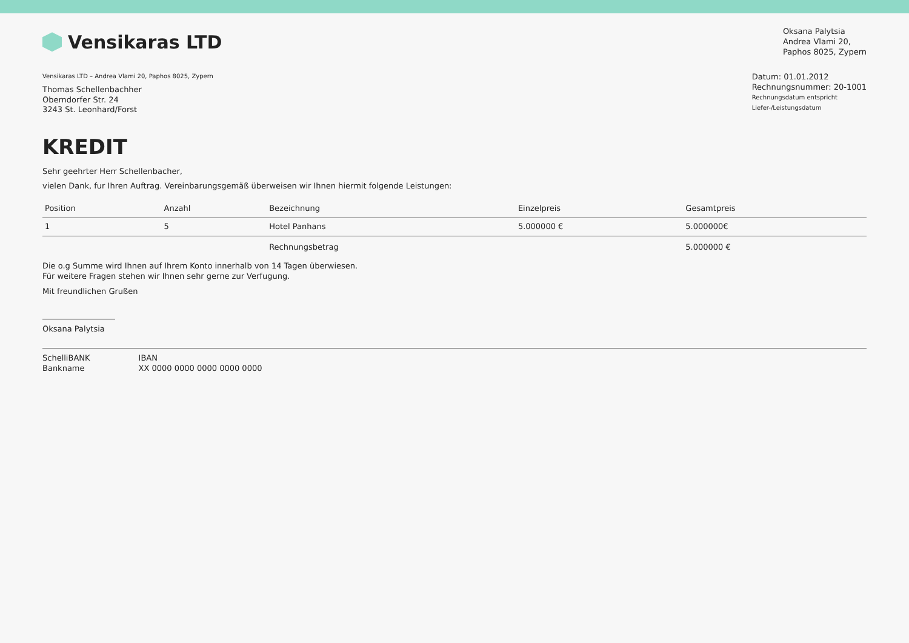Vensikaras LTD
Oksana Palytsia
Andrea Vlami 20,
Paphos 8025, Zypern
Vensikaras LTD – Andrea Vlami 20, Paphos 8025, Zypern
Thomas Schellenbachher
Oberndorfer Str. 24
3243 St. Leonhard/Forst
Datum: 01.01.2012
Rechnungsnummer: 20-1001
Rechnungsdatum entspricht
Liefer-/Leistungsdatum
KREDIT
Sehr geehrter Herr Schellenbacher,
vielen Dank, fur Ihren Auftrag. Vereinbarungsgemäß überweisen wir Ihnen hiermit folgende Leistungen:
| Position | Anzahl | Bezeichnung | Einzelpreis | Gesamtpreis |
| --- | --- | --- | --- | --- |
| 1 | 5 | Hotel Panhans | 5.000000 € | 5.000000€ |
| | | Rechnungsbetrag | | 5.000000 € |
Die o.g Summe wird Ihnen auf Ihrem Konto innerhalb von 14 Tagen überwiesen.
Für weitere Fragen stehen wir Ihnen sehr gerne zur Verfugung.
Mit freundlichen Grußen
Oksana Palytsia
SchelliBANK
Bankname
IBAN
XX 0000 0000 0000 0000 0000